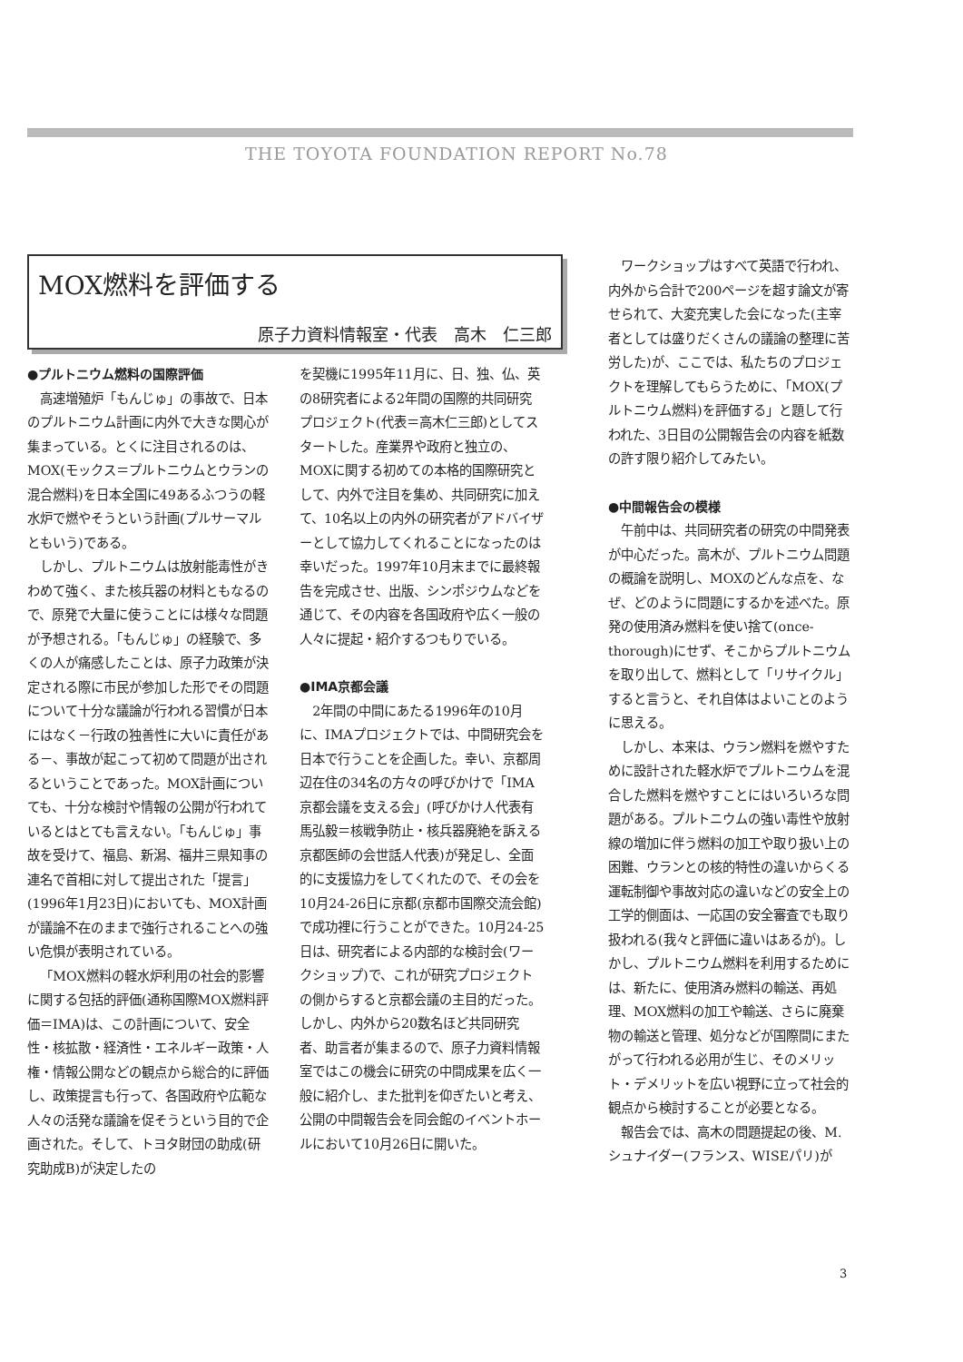THE TOYOTA FOUNDATION REPORT No.78
MOX燃料を評価する
原子力資料情報室・代表　高木　仁三郎
●プルトニウム燃料の国際評価
高速増殖炉「もんじゅ」の事故で、日本のプルトニウム計画に内外で大きな関心が集まっている。とくに注目されるのは、MOX(モックス＝プルトニウムとウランの混合燃料)を日本全国に49あるふつうの軽水炉で燃やそうという計画(プルサーマルともいう)である。
しかし、プルトニウムは放射能毒性がきわめて強く、また核兵器の材料ともなるので、原発で大量に使うことには様々な問題が予想される。「もんじゅ」の経験で、多くの人が痛感したことは、原子力政策が決定される際に市民が参加した形でその問題について十分な議論が行われる習慣が日本にはなく－行政の独善性に大いに責任がある－、事故が起こって初めて問題が出されるということであった。MOX計画についても、十分な検討や情報の公開が行われているとはとても言えない。「もんじゅ」事故を受けて、福島、新潟、福井三県知事の連名で首相に対して提出された「提言」(1996年1月23日)においても、MOX計画が議論不在のままで強行されることへの強い危惧が表明されている。
「MOX燃料の軽水炉利用の社会的影響に関する包括的評価(通称国際MOX燃料評価＝IMA)は、この計画について、安全性・核拡散・経済性・エネルギー政策・人権・情報公開などの観点から総合的に評価し、政策提言も行って、各国政府や広範な人々の活発な議論を促そうという目的で企画された。そして、トヨタ財団の助成(研究助成B)が決定したの
を契機に1995年11月に、日、独、仏、英の8研究者による2年間の国際的共同研究プロジェクト(代表＝高木仁三郎)としてスタートした。産業界や政府と独立の、MOXに関する初めての本格的国際研究として、内外で注目を集め、共同研究に加えて、10名以上の内外の研究者がアドバイザーとして協力してくれることになったのは幸いだった。1997年10月末までに最終報告を完成させ、出版、シンポジウムなどを通じて、その内容を各国政府や広く一般の人々に提起・紹介するつもりでいる。
●IMA京都会議
2年間の中間にあたる1996年の10月に、IMAプロジェクトでは、中間研究会を日本で行うことを企画した。幸い、京都周辺在住の34名の方々の呼びかけで「IMA京都会議を支える会」(呼びかけ人代表有馬弘毅＝核戦争防止・核兵器廃絶を訴える京都医師の会世話人代表)が発足し、全面的に支援協力をしてくれたので、その会を10月24-26日に京都(京都市国際交流会館)で成功裡に行うことができた。10月24-25日は、研究者による内部的な検討会(ワークショップ)で、これが研究プロジェクトの側からすると京都会議の主目的だった。しかし、内外から20数名ほど共同研究者、助言者が集まるので、原子力資料情報室ではこの機会に研究の中間成果を広く一般に紹介し、また批判を仰ぎたいと考え、公開の中間報告会を同会館のイベントホールにおいて10月26日に開いた。
ワークショップはすべて英語で行われ、内外から合計で200ページを超す論文が寄せられて、大変充実した会になった(主宰者としては盛りだくさんの議論の整理に苦労した)が、ここでは、私たちのプロジェクトを理解してもらうために、「MOX(プルトニウム燃料)を評価する」と題して行われた、3日目の公開報告会の内容を紙数の許す限り紹介してみたい。
●中間報告会の模様
午前中は、共同研究者の研究の中間発表が中心だった。高木が、プルトニウム問題の概論を説明し、MOXのどんな点を、なぜ、どのように問題にするかを述べた。原発の使用済み燃料を使い捨て(once-thorough)にせず、そこからプルトニウムを取り出して、燃料として「リサイクル」すると言うと、それ自体はよいことのように思える。
しかし、本来は、ウラン燃料を燃やすために設計された軽水炉でプルトニウムを混合した燃料を燃やすことにはいろいろな問題がある。プルトニウムの強い毒性や放射線の増加に伴う燃料の加工や取り扱い上の困難、ウランとの核的特性の違いからくる運転制御や事故対応の違いなどの安全上の工学的側面は、一応国の安全審査でも取り扱われる(我々と評価に違いはあるが)。しかし、プルトニウム燃料を利用するためには、新たに、使用済み燃料の輸送、再処理、MOX燃料の加工や輸送、さらに廃棄物の輸送と管理、処分などが国際間にまたがって行われる必用が生じ、そのメリット・デメリットを広い視野に立って社会的観点から検討することが必要となる。
報告会では、高木の問題提起の後、M.シュナイダー(フランス、WISEパリ)が
3